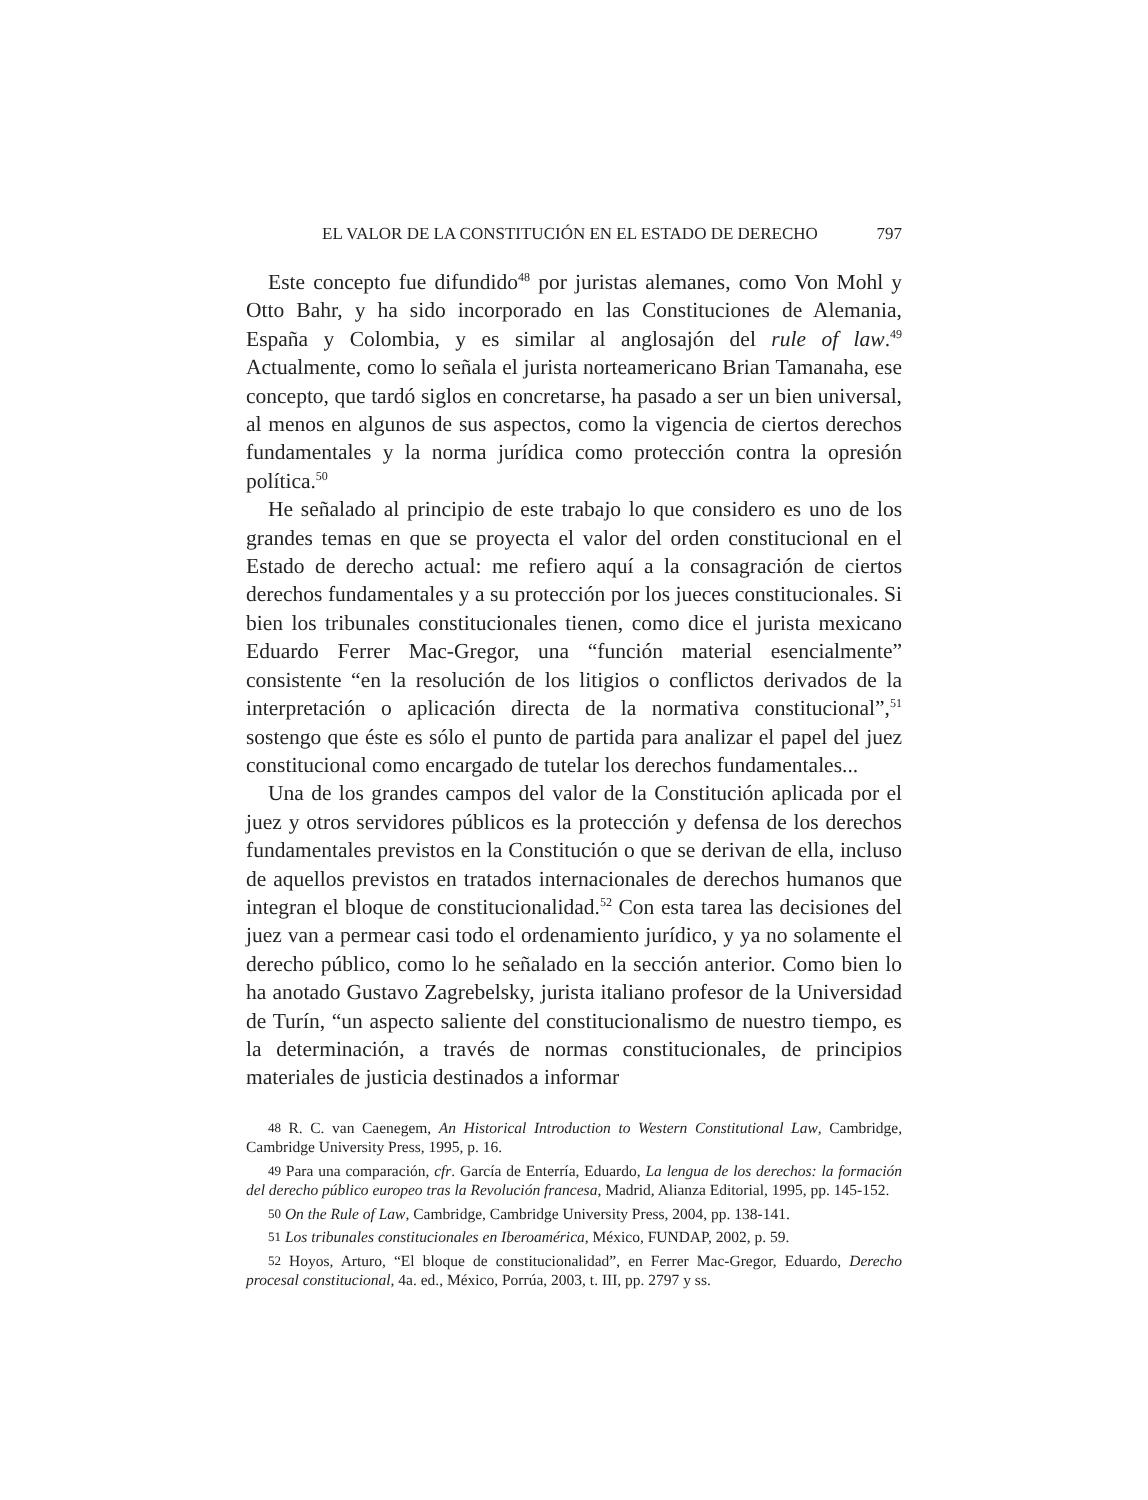EL VALOR DE LA CONSTITUCIÓN EN EL ESTADO DE DERECHO 797
Este concepto fue difundido<sup>48</sup> por juristas alemanes, como Von Mohl y Otto Bahr, y ha sido incorporado en las Constituciones de Alemania, España y Colombia, y es similar al anglosajón del rule of law.<sup>49</sup> Actualmente, como lo señala el jurista norteamericano Brian Tamanaha, ese concepto, que tardó siglos en concretarse, ha pasado a ser un bien universal, al menos en algunos de sus aspectos, como la vigencia de ciertos derechos fundamentales y la norma jurídica como protección contra la opresión política.<sup>50</sup>
He señalado al principio de este trabajo lo que considero es uno de los grandes temas en que se proyecta el valor del orden constitucional en el Estado de derecho actual: me refiero aquí a la consagración de ciertos derechos fundamentales y a su protección por los jueces constitucionales. Si bien los tribunales constitucionales tienen, como dice el jurista mexicano Eduardo Ferrer Mac-Gregor, una “función material esencialmente” consistente “en la resolución de los litigios o conflictos derivados de la interpretación o aplicación directa de la normativa constitucional”,<sup>51</sup> sostengo que éste es sólo el punto de partida para analizar el papel del juez constitucional como encargado de tutelar los derechos fundamentales...
Una de los grandes campos del valor de la Constitución aplicada por el juez y otros servidores públicos es la protección y defensa de los derechos fundamentales previstos en la Constitución o que se derivan de ella, incluso de aquellos previstos en tratados internacionales de derechos humanos que integran el bloque de constitucionalidad.<sup>52</sup> Con esta tarea las decisiones del juez van a permear casi todo el ordenamiento jurídico, y ya no solamente el derecho público, como lo he señalado en la sección anterior. Como bien lo ha anotado Gustavo Zagrebelsky, jurista italiano profesor de la Universidad de Turín, “un aspecto saliente del constitucionalismo de nuestro tiempo, es la determinación, a través de normas constitucionales, de principios materiales de justicia destinados a informar
48 R. C. van Caenegem, An Historical Introduction to Western Constitutional Law, Cambridge, Cambridge University Press, 1995, p. 16.
49 Para una comparación, cfr. García de Enterría, Eduardo, La lengua de los derechos: la formación del derecho público europeo tras la Revolución francesa, Madrid, Alianza Editorial, 1995, pp. 145-152.
50 On the Rule of Law, Cambridge, Cambridge University Press, 2004, pp. 138-141.
51 Los tribunales constitucionales en Iberoamérica, México, FUNDAP, 2002, p. 59.
52 Hoyos, Arturo, “El bloque de constitucionalidad”, en Ferrer Mac-Gregor, Eduardo, Derecho procesal constitucional, 4a. ed., México, Porrúa, 2003, t. III, pp. 2797 y ss.